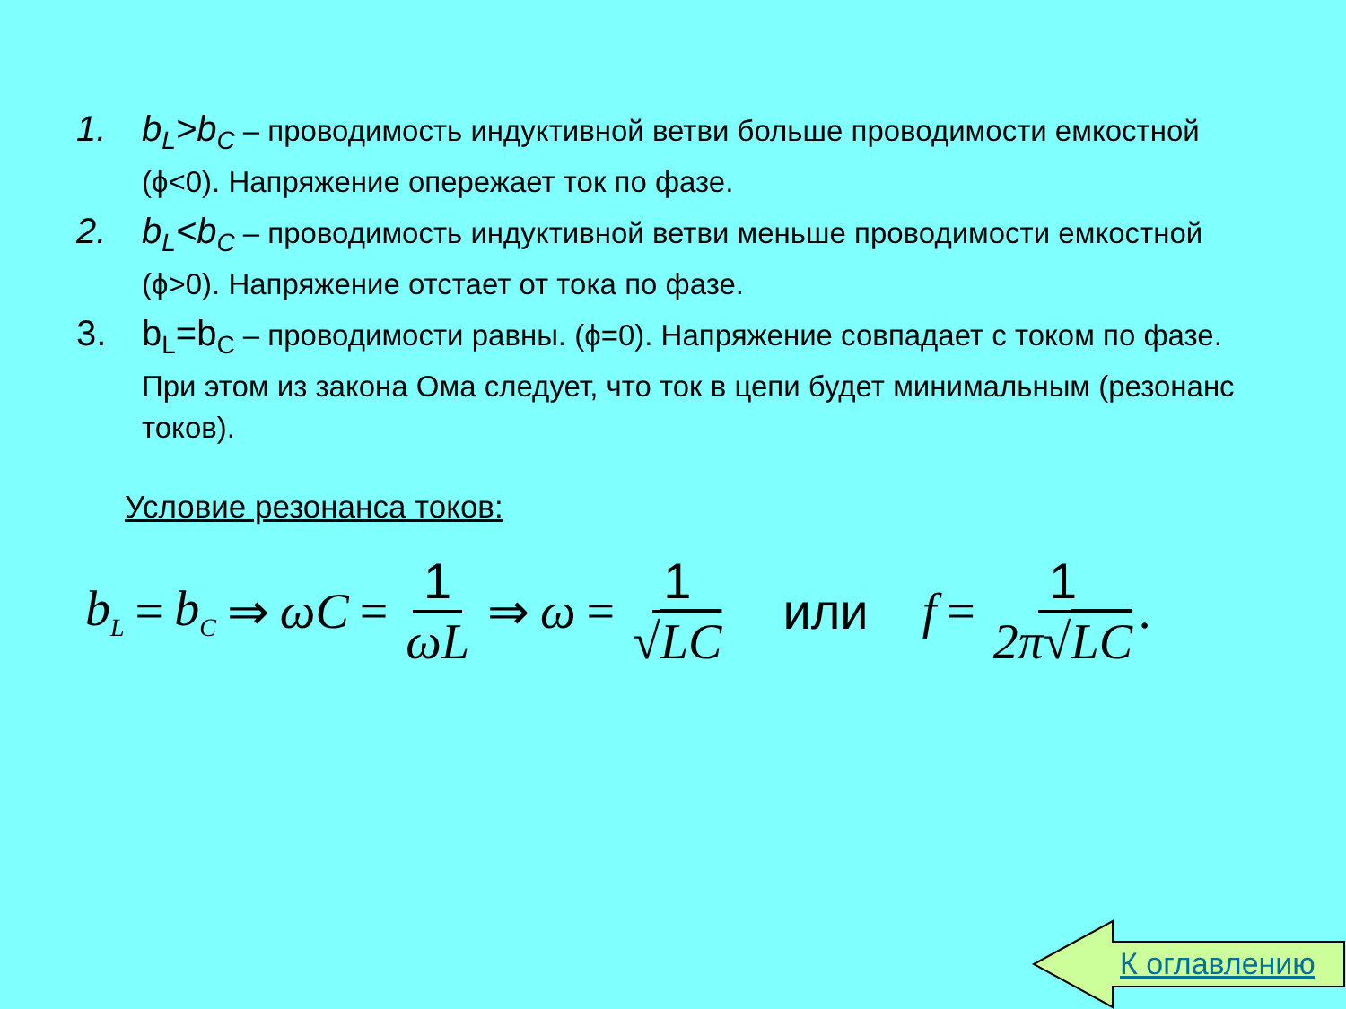1. b<sub>L</sub>>b<sub>C</sub> – проводимость индуктивной ветви больше проводимости емкостной (ϕ<0). Напряжение опережает ток по фазе.
2. b<sub>L</sub><b<sub>C</sub> – проводимость индуктивной ветви меньше проводимости емкостной (ϕ>0). Напряжение отстает от тока по фазе.
3. b<sub>L</sub>=b<sub>C</sub> – проводимости равны. (ϕ=0). Напряжение совпадает с током по фазе. При этом из закона Ома следует, что ток в цепи будет минимальным (резонанс токов).
Условие резонанса токов:
b<sub>L</sub> = b<sub>C</sub> ⇒ ωC = 1 ωL ⇒ ω = 1 √LC или f = 1 2π√LC.
К оглавлению